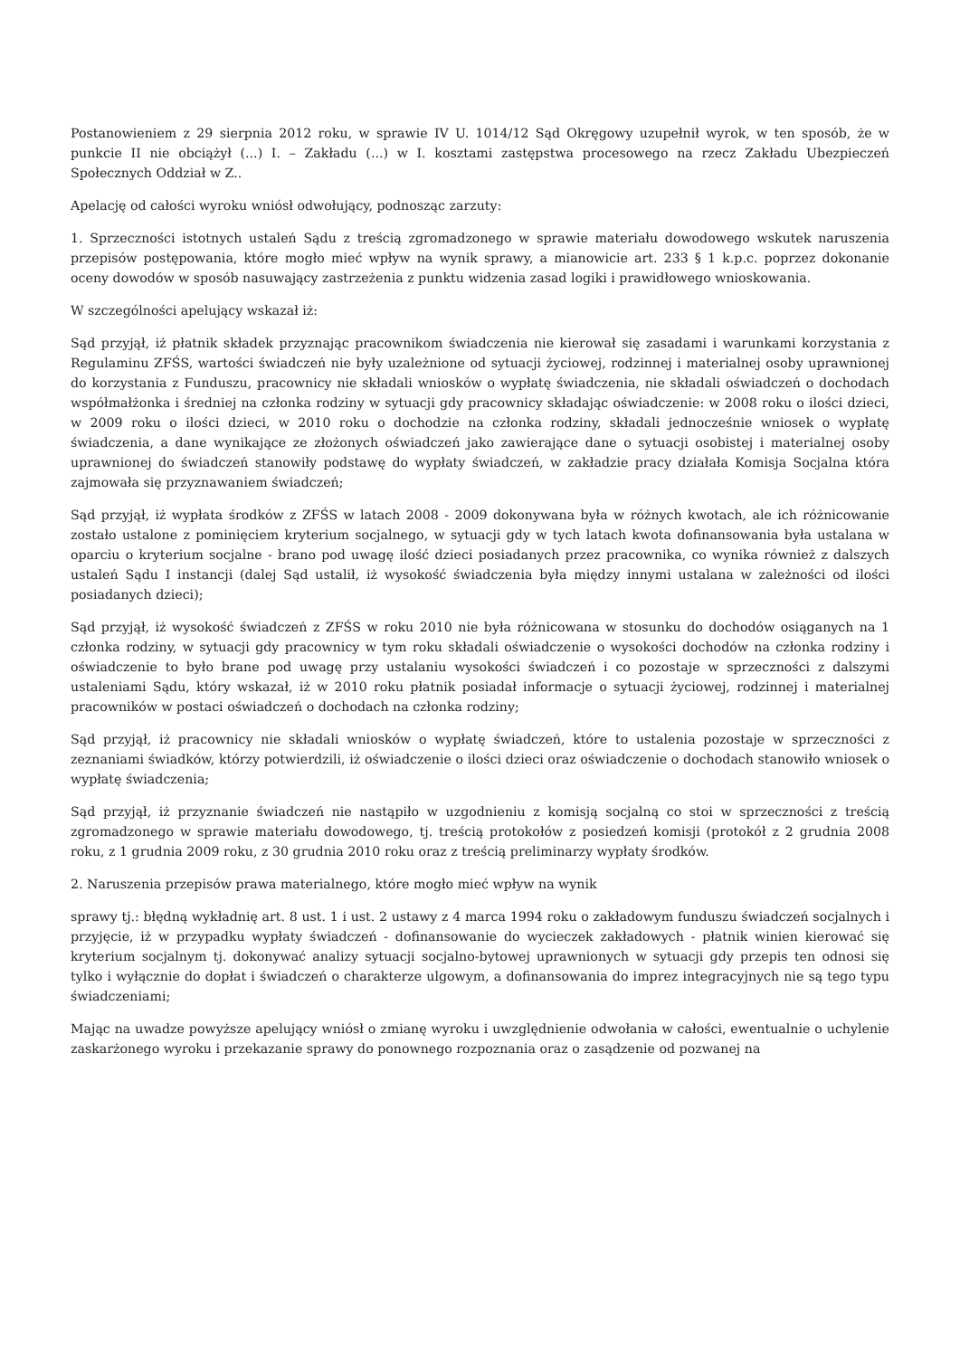Postanowieniem z 29 sierpnia 2012 roku, w sprawie IV U. 1014/12 Sąd Okręgowy uzupełnił wyrok, w ten sposób, że w punkcie II nie obciążył (...) I. – Zakładu (...) w I. kosztami zastępstwa procesowego na rzecz Zakładu Ubezpieczeń Społecznych Oddział w Z..
Apelację od całości wyroku wniósł odwołujący, podnosząc zarzuty:
1. Sprzeczności istotnych ustaleń Sądu z treścią zgromadzonego w sprawie materiału dowodowego wskutek naruszenia przepisów postępowania, które mogło mieć wpływ na wynik sprawy, a mianowicie art. 233 § 1 k.p.c. poprzez dokonanie oceny dowodów w sposób nasuwający zastrzeżenia z punktu widzenia zasad logiki i prawidłowego wnioskowania.
W szczególności apelujący wskazał iż:
Sąd przyjął, iż płatnik składek przyznając pracownikom świadczenia nie kierował się zasadami i warunkami korzystania z Regulaminu ZFŚS, wartości świadczeń nie były uzależnione od sytuacji życiowej, rodzinnej i materialnej osoby uprawnionej do korzystania z Funduszu, pracownicy nie składali wniosków o wypłatę świadczenia, nie składali oświadczeń o dochodach współmałżonka i średniej na członka rodziny w sytuacji gdy pracownicy składając oświadczenie: w 2008 roku o ilości dzieci, w 2009 roku o ilości dzieci, w 2010 roku o dochodzie na członka rodziny, składali jednocześnie wniosek o wypłatę świadczenia, a dane wynikające ze złożonych oświadczeń jako zawierające dane o sytuacji osobistej i materialnej osoby uprawnionej do świadczeń stanowiły podstawę do wypłaty świadczeń, w zakładzie pracy działała Komisja Socjalna która zajmowała się przyznawaniem świadczeń;
Sąd przyjął, iż wypłata środków z ZFŚS w latach 2008 - 2009 dokonywana była w różnych kwotach, ale ich różnicowanie zostało ustalone z pominięciem kryterium socjalnego, w sytuacji gdy w tych latach kwota dofinansowania była ustalana w oparciu o kryterium socjalne - brano pod uwagę ilość dzieci posiadanych przez pracownika, co wynika również z dalszych ustaleń Sądu I instancji (dalej Sąd ustalił, iż wysokość świadczenia była między innymi ustalana w zależności od ilości posiadanych dzieci);
Sąd przyjął, iż wysokość świadczeń z ZFŚS w roku 2010 nie była różnicowana w stosunku do dochodów osiąganych na 1 członka rodziny, w sytuacji gdy pracownicy w tym roku składali oświadczenie o wysokości dochodów na członka rodziny i oświadczenie to było brane pod uwagę przy ustalaniu wysokości świadczeń i co pozostaje w sprzeczności z dalszymi ustaleniami Sądu, który wskazał, iż w 2010 roku płatnik posiadał informacje o sytuacji życiowej, rodzinnej i materialnej pracowników w postaci oświadczeń o dochodach na członka rodziny;
Sąd przyjął, iż pracownicy nie składali wniosków o wypłatę świadczeń, które to ustalenia pozostaje w sprzeczności z zeznaniami świadków, którzy potwierdzili, iż oświadczenie o ilości dzieci oraz oświadczenie o dochodach stanowiło wniosek o wypłatę świadczenia;
Sąd przyjął, iż przyznanie świadczeń nie nastąpiło w uzgodnieniu z komisją socjalną co stoi w sprzeczności z treścią zgromadzonego w sprawie materiału dowodowego, tj. treścią protokołów z posiedzeń komisji (protokół z 2 grudnia 2008 roku, z 1 grudnia 2009 roku, z 30 grudnia 2010 roku oraz z treścią preliminarzy wypłaty środków.
2. Naruszenia przepisów prawa materialnego, które mogło mieć wpływ na wynik
sprawy tj.: błędną wykładnię art. 8 ust. 1 i ust. 2 ustawy z 4 marca 1994 roku o zakładowym funduszu świadczeń socjalnych i przyjęcie, iż w przypadku wypłaty świadczeń - dofinansowanie do wycieczek zakładowych - płatnik winien kierować się kryterium socjalnym tj. dokonywać analizy sytuacji socjalno-bytowej uprawnionych w sytuacji gdy przepis ten odnosi się tylko i wyłącznie do dopłat i świadczeń o charakterze ulgowym, a dofinansowania do imprez integracyjnych nie są tego typu świadczeniami;
Mając na uwadze powyższe apelujący wniósł o zmianę wyroku i uwzględnienie odwołania w całości, ewentualnie o uchylenie zaskarżonego wyroku i przekazanie sprawy do ponownego rozpoznania oraz o zasądzenie od pozwanej na